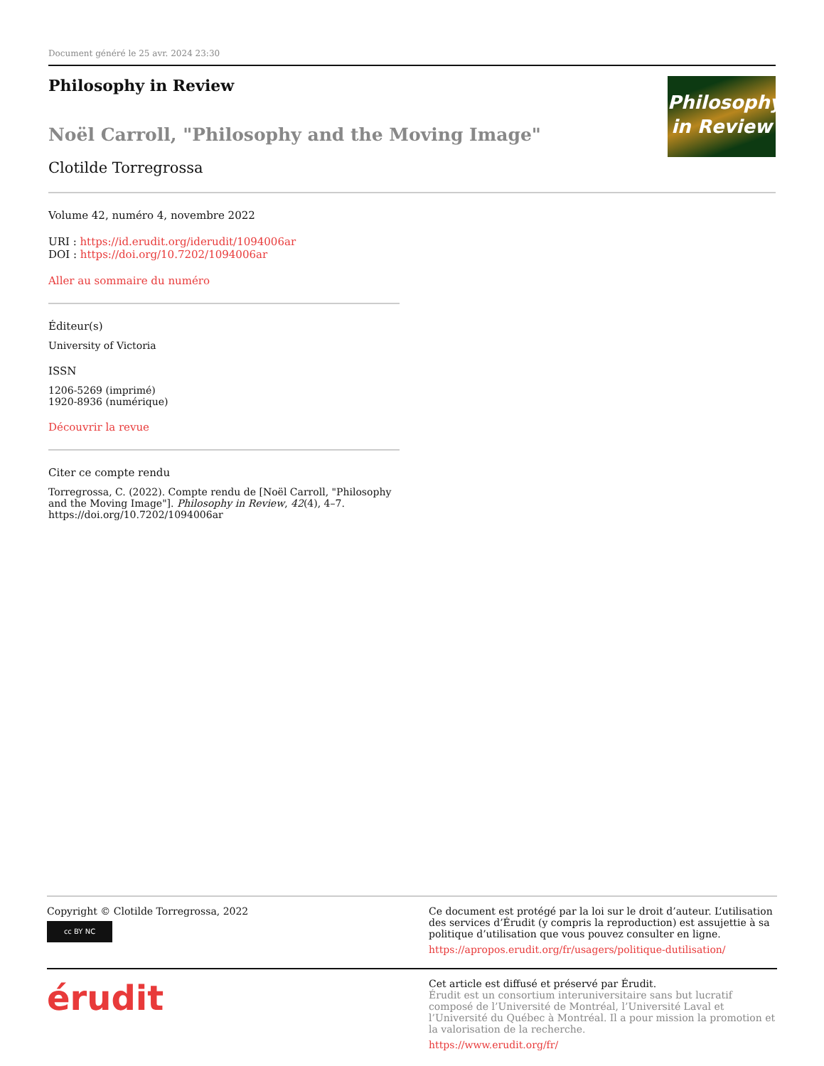Document généré le 25 avr. 2024 23:30
Philosophy in Review
Noël Carroll, "Philosophy and the Moving Image"
Clotilde Torregrossa
Philosophy
in Review
Volume 42, numéro 4, novembre 2022
URI : https://id.erudit.org/iderudit/1094006ar
DOI : https://doi.org/10.7202/1094006ar
Aller au sommaire du numéro
Éditeur(s)
University of Victoria
ISSN
1206-5269 (imprimé)
1920-8936 (numérique)
Découvrir la revue
Citer ce compte rendu
Torregrossa, C. (2022). Compte rendu de [Noël Carroll, "Philosophy and the Moving Image"]. Philosophy in Review, 42(4), 4–7. https://doi.org/10.7202/1094006ar
Copyright © Clotilde Torregrossa, 2022
cc BY NC
Ce document est protégé par la loi sur le droit d’auteur. L’utilisation des services d’Érudit (y compris la reproduction) est assujettie à sa politique d’utilisation que vous pouvez consulter en ligne.
https://apropos.erudit.org/fr/usagers/politique-dutilisation/
érudit
Cet article est diffusé et préservé par Érudit.
Érudit est un consortium interuniversitaire sans but lucratif composé de l’Université de Montréal, l’Université Laval et l’Université du Québec à Montréal. Il a pour mission la promotion et la valorisation de la recherche.
https://www.erudit.org/fr/